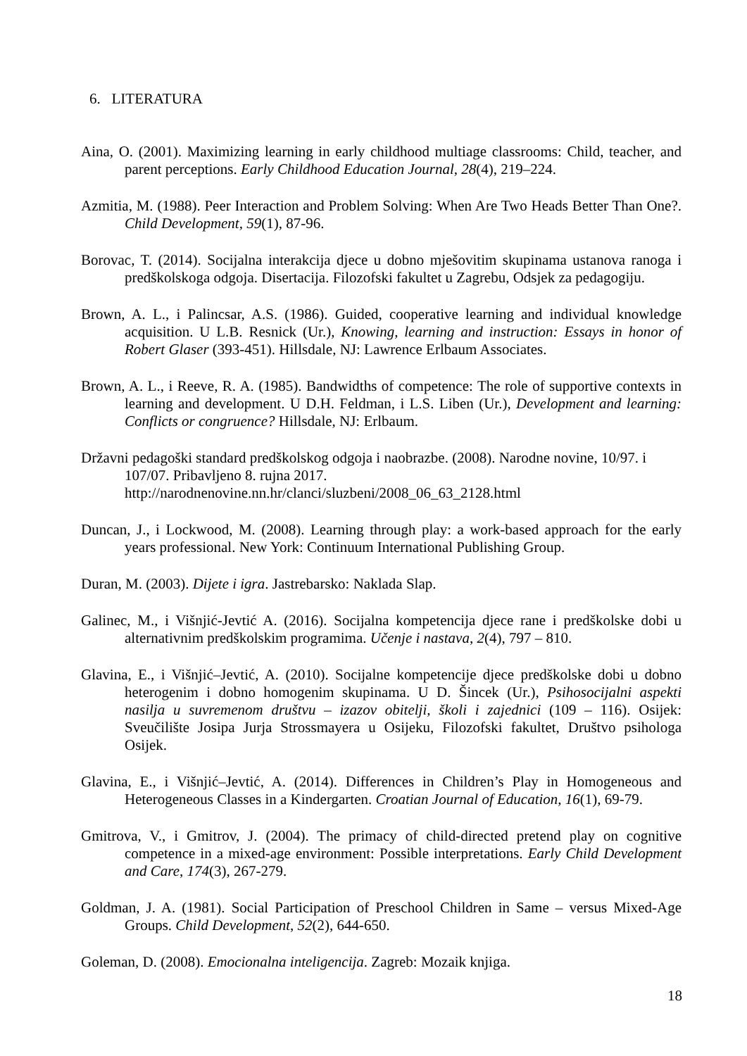6. LITERATURA
Aina, O. (2001). Maximizing learning in early childhood multiage classrooms: Child, teacher, and parent perceptions. Early Childhood Education Journal, 28(4), 219–224.
Azmitia, M. (1988). Peer Interaction and Problem Solving: When Are Two Heads Better Than One?. Child Development, 59(1), 87-96.
Borovac, T. (2014). Socijalna interakcija djece u dobno mješovitim skupinama ustanova ranoga i predškolskoga odgoja. Disertacija. Filozofski fakultet u Zagrebu, Odsjek za pedagogiju.
Brown, A. L., i Palincsar, A.S. (1986). Guided, cooperative learning and individual knowledge acquisition. U L.B. Resnick (Ur.), Knowing, learning and instruction: Essays in honor of Robert Glaser (393-451). Hillsdale, NJ: Lawrence Erlbaum Associates.
Brown, A. L., i Reeve, R. A. (1985). Bandwidths of competence: The role of supportive contexts in learning and development. U D.H. Feldman, i L.S. Liben (Ur.), Development and learning: Conflicts or congruence? Hillsdale, NJ: Erlbaum.
Državni pedagoški standard predškolskog odgoja i naobrazbe. (2008). Narodne novine, 10/97. i 107/07. Pribavljeno 8. rujna 2017. http://narodnenovine.nn.hr/clanci/sluzbeni/2008_06_63_2128.html
Duncan, J., i Lockwood, M. (2008). Learning through play: a work-based approach for the early years professional. New York: Continuum International Publishing Group.
Duran, M. (2003). Dijete i igra. Jastrebarsko: Naklada Slap.
Galinec, M., i Višnjić-Jevtić A. (2016). Socijalna kompetencija djece rane i predškolske dobi u alternativnim predškolskim programima. Učenje i nastava, 2(4), 797 – 810.
Glavina, E., i Višnjić–Jevtić, A. (2010). Socijalne kompetencije djece predškolske dobi u dobno heterogenim i dobno homogenim skupinama. U D. Šincek (Ur.), Psihosocijalni aspekti nasilja u suvremenom društvu – izazov obitelji, školi i zajednici (109 – 116). Osijek: Sveučilište Josipa Jurja Strossmayera u Osijeku, Filozofski fakultet, Društvo psihologa Osijek.
Glavina, E., i Višnjić–Jevtić, A. (2014). Differences in Children’s Play in Homogeneous and Heterogeneous Classes in a Kindergarten. Croatian Journal of Education, 16(1), 69-79.
Gmitrova, V., i Gmitrov, J. (2004). The primacy of child-directed pretend play on cognitive competence in a mixed-age environment: Possible interpretations. Early Child Development and Care, 174(3), 267-279.
Goldman, J. A. (1981). Social Participation of Preschool Children in Same – versus Mixed-Age Groups. Child Development, 52(2), 644-650.
Goleman, D. (2008). Emocionalna inteligencija. Zagreb: Mozaik knjiga.
18